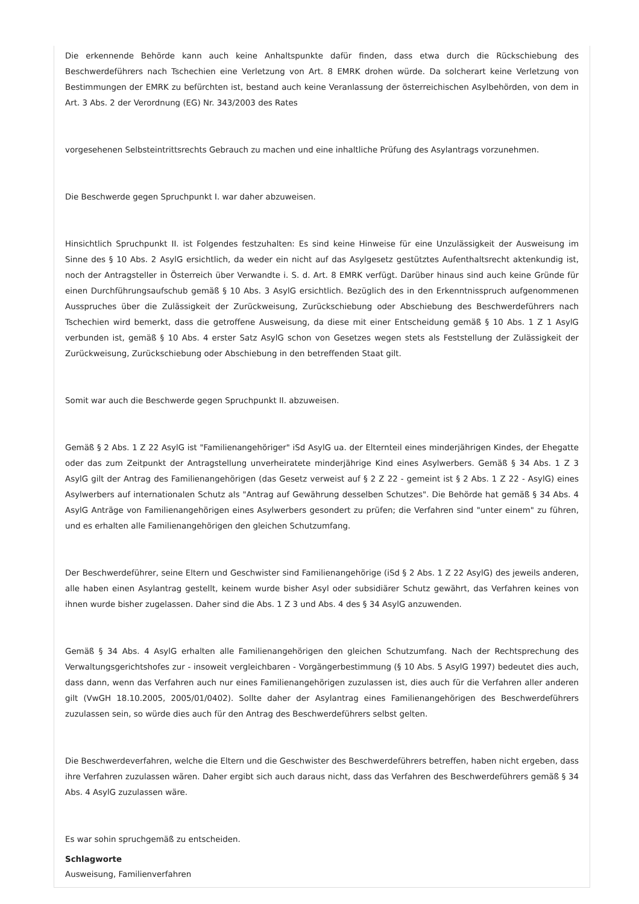Die erkennende Behörde kann auch keine Anhaltspunkte dafür finden, dass etwa durch die Rückschiebung des Beschwerdeführers nach Tschechien eine Verletzung von Art. 8 EMRK drohen würde. Da solcherart keine Verletzung von Bestimmungen der EMRK zu befürchten ist, bestand auch keine Veranlassung der österreichischen Asylbehörden, von dem in Art. 3 Abs. 2 der Verordnung (EG) Nr. 343/2003 des Rates
vorgesehenen Selbsteintrittsrechts Gebrauch zu machen und eine inhaltliche Prüfung des Asylantrags vorzunehmen.
Die Beschwerde gegen Spruchpunkt I. war daher abzuweisen.
Hinsichtlich Spruchpunkt II. ist Folgendes festzuhalten: Es sind keine Hinweise für eine Unzulässigkeit der Ausweisung im Sinne des § 10 Abs. 2 AsylG ersichtlich, da weder ein nicht auf das Asylgesetz gestütztes Aufenthaltsrecht aktenkundig ist, noch der Antragsteller in Österreich über Verwandte i. S. d. Art. 8 EMRK verfügt. Darüber hinaus sind auch keine Gründe für einen Durchführungsaufschub gemäß § 10 Abs. 3 AsylG ersichtlich. Bezüglich des in den Erkenntnisspruch aufgenommenen Ausspruches über die Zulässigkeit der Zurückweisung, Zurückschiebung oder Abschiebung des Beschwerdeführers nach Tschechien wird bemerkt, dass die getroffene Ausweisung, da diese mit einer Entscheidung gemäß § 10 Abs. 1 Z 1 AsylG verbunden ist, gemäß § 10 Abs. 4 erster Satz AsylG schon von Gesetzes wegen stets als Feststellung der Zulässigkeit der Zurückweisung, Zurückschiebung oder Abschiebung in den betreffenden Staat gilt.
Somit war auch die Beschwerde gegen Spruchpunkt II. abzuweisen.
Gemäß § 2 Abs. 1 Z 22 AsylG ist "Familienangehöriger" iSd AsylG ua. der Elternteil eines minderjährigen Kindes, der Ehegatte oder das zum Zeitpunkt der Antragstellung unverheiratete minderjährige Kind eines Asylwerbers. Gemäß § 34 Abs. 1 Z 3 AsylG gilt der Antrag des Familienangehörigen (das Gesetz verweist auf § 2 Z 22 - gemeint ist § 2 Abs. 1 Z 22 - AsylG) eines Asylwerbers auf internationalen Schutz als "Antrag auf Gewährung desselben Schutzes". Die Behörde hat gemäß § 34 Abs. 4 AsylG Anträge von Familienangehörigen eines Asylwerbers gesondert zu prüfen; die Verfahren sind "unter einem" zu führen, und es erhalten alle Familienangehörigen den gleichen Schutzumfang.
Der Beschwerdeführer, seine Eltern und Geschwister sind Familienangehörige (iSd § 2 Abs. 1 Z 22 AsylG) des jeweils anderen, alle haben einen Asylantrag gestellt, keinem wurde bisher Asyl oder subsidiärer Schutz gewährt, das Verfahren keines von ihnen wurde bisher zugelassen. Daher sind die Abs. 1 Z 3 und Abs. 4 des § 34 AsylG anzuwenden.
Gemäß § 34 Abs. 4 AsylG erhalten alle Familienangehörigen den gleichen Schutzumfang. Nach der Rechtsprechung des Verwaltungsgerichtshofes zur - insoweit vergleichbaren - Vorgängerbestimmung (§ 10 Abs. 5 AsylG 1997) bedeutet dies auch, dass dann, wenn das Verfahren auch nur eines Familienangehörigen zuzulassen ist, dies auch für die Verfahren aller anderen gilt (VwGH 18.10.2005, 2005/01/0402). Sollte daher der Asylantrag eines Familienangehörigen des Beschwerdeführers zuzulassen sein, so würde dies auch für den Antrag des Beschwerdeführers selbst gelten.
Die Beschwerdeverfahren, welche die Eltern und die Geschwister des Beschwerdeführers betreffen, haben nicht ergeben, dass ihre Verfahren zuzulassen wären. Daher ergibt sich auch daraus nicht, dass das Verfahren des Beschwerdeführers gemäß § 34 Abs. 4 AsylG zuzulassen wäre.
Es war sohin spruchgemäß zu entscheiden.
Schlagworte
Ausweisung, Familienverfahren